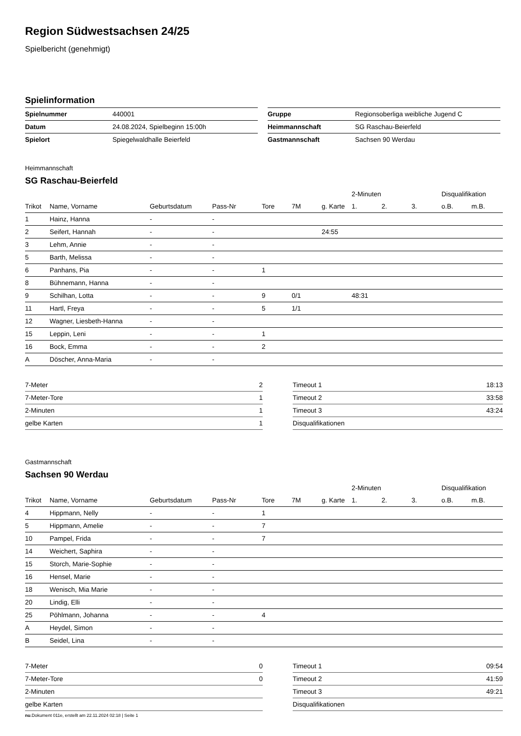Region Südwestsachsen 24/25
Spielbericht (genehmigt)
Spielinformation
| Spielnummer | 440001 |
| Datum | 24.08.2024, Spielbeginn 15:00h |
| Spielort | Spiegelwaldhalle Beierfeld |
| Gruppe | Regionsoberliga weibliche Jugend C |
| Heimmannschaft | SG Raschau-Beierfeld |
| Gastmannschaft | Sachsen 90 Werdau |
Heimmannschaft
SG Raschau-Beierfeld
| | | | | | | | 2-Minuten | | | Disqualifikation | |
| --- | --- | --- | --- | --- | --- | --- | --- | --- | --- | --- | --- |
| Trikot | Name, Vorname | Geburtsdatum | Pass-Nr | Tore | 7M | g. Karte | 1. | 2. | 3. | o.B. | m.B. |
| 1 | Hainz, Hanna | - | - | | | | | | | | |
| 2 | Seifert, Hannah | - | - | | | 24:55 | | | | | |
| 3 | Lehm, Annie | - | - | | | | | | | | |
| 5 | Barth, Melissa | - | - | | | | | | | | |
| 6 | Panhans, Pia | - | - | 1 | | | | | | | |
| 8 | Bühnemann, Hanna | - | - | | | | | | | | |
| 9 | Schilhan, Lotta | - | - | 9 | 0/1 | | 48:31 | | | | |
| 11 | Hartl, Freya | - | - | 5 | 1/1 | | | | | | |
| 12 | Wagner, Liesbeth-Hanna | - | - | | | | | | | | |
| 15 | Leppin, Leni | - | - | 1 | | | | | | | |
| 16 | Bock, Emma | - | - | 2 | | | | | | | |
| A | Döscher, Anna-Maria | - | - | | | | | | | | |
| 7-Meter | 2 |
| 7-Meter-Tore | 1 |
| 2-Minuten | 1 |
| gelbe Karten | 1 |
| Timeout 1 | 18:13 |
| Timeout 2 | 33:58 |
| Timeout 3 | 43:24 |
| Disqualifikationen | |
Gastmannschaft
Sachsen 90 Werdau
| | | | | | | | 2-Minuten | | | Disqualifikation | |
| --- | --- | --- | --- | --- | --- | --- | --- | --- | --- | --- | --- |
| Trikot | Name, Vorname | Geburtsdatum | Pass-Nr | Tore | 7M | g. Karte | 1. | 2. | 3. | o.B. | m.B. |
| 4 | Hippmann, Nelly | - | - | 1 | | | | | | | |
| 5 | Hippmann, Amelie | - | - | 7 | | | | | | | |
| 10 | Pampel, Frida | - | - | 7 | | | | | | | |
| 14 | Weichert, Saphira | - | - | | | | | | | | |
| 15 | Storch, Marie-Sophie | - | - | | | | | | | | |
| 16 | Hensel, Marie | - | - | | | | | | | | |
| 18 | Wenisch, Mia Marie | - | - | | | | | | | | |
| 20 | Lindig, Elli | - | - | | | | | | | | |
| 25 | Pöhlmann, Johanna | - | - | 4 | | | | | | | |
| A | Heydel, Simon | - | - | | | | | | | | |
| B | Seidel, Lina | - | - | | | | | | | | |
| 7-Meter | 0 |
| 7-Meter-Tore | 0 |
| 2-Minuten | |
| gelbe Karten | |
| Timeout 1 | 09:54 |
| Timeout 2 | 41:59 |
| Timeout 3 | 49:21 |
| Disqualifikationen | |
nu.Dokument 011e, erstellt am 22.11.2024 02:18 | Seite 1